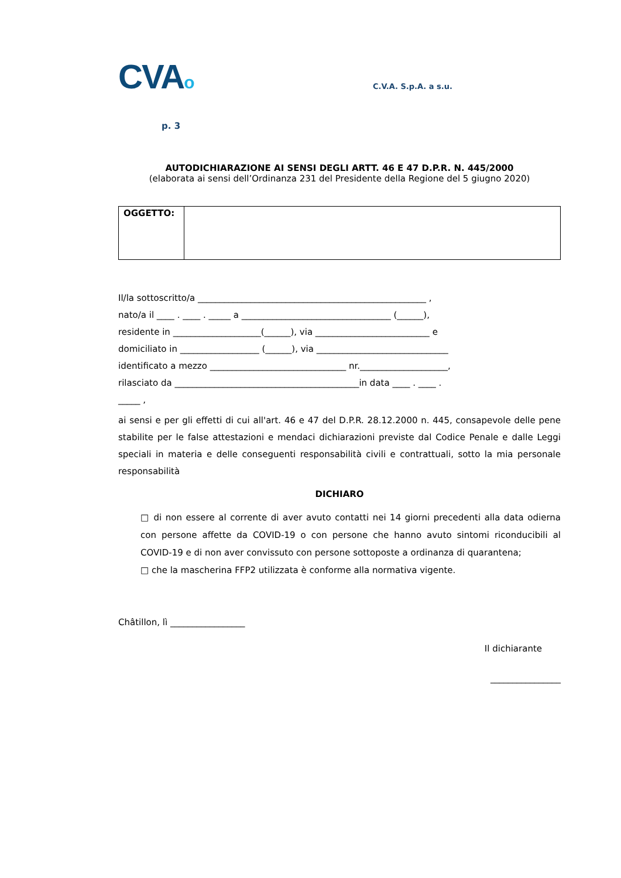CVAo
C.V.A. S.p.A. a s.u.
p. 3
AUTODICHIARAZIONE AI SENSI DEGLI ARTT. 46 E 47 D.P.R. N. 445/2000
(elaborata ai sensi dell’Ordinanza 231 del Presidente della Regione del 5 giugno 2020)
| OGGETTO: | |
Il/la sottoscritto/a ____________________________________________________ ,
nato/a il ____ . ____ . _____ a __________________________________ (______),
residente in ____________________(______), via __________________________ e
domiciliato in __________________ (______), via ______________________________
identificato a mezzo _______________________________ nr.____________________,
rilasciato da __________________________________________in data ____ . ____ .
_____ ,
ai sensi e per gli effetti di cui all'art. 46 e 47 del D.P.R. 28.12.2000 n. 445, consapevole delle pene stabilite per le false attestazioni e mendaci dichiarazioni previste dal Codice Penale e dalle Leggi speciali in materia e delle conseguenti responsabilità civili e contrattuali, sotto la mia personale responsabilità
DICHIARO
□ di non essere al corrente di aver avuto contatti nei 14 giorni precedenti alla data odierna con persone affette da COVID-19 o con persone che hanno avuto sintomi riconducibili al COVID-19 e di non aver convissuto con persone sottoposte a ordinanza di quarantena;
□ che la mascherina FFP2 utilizzata è conforme alla normativa vigente.
Châtillon, lì _________________
Il dichiarante
________________